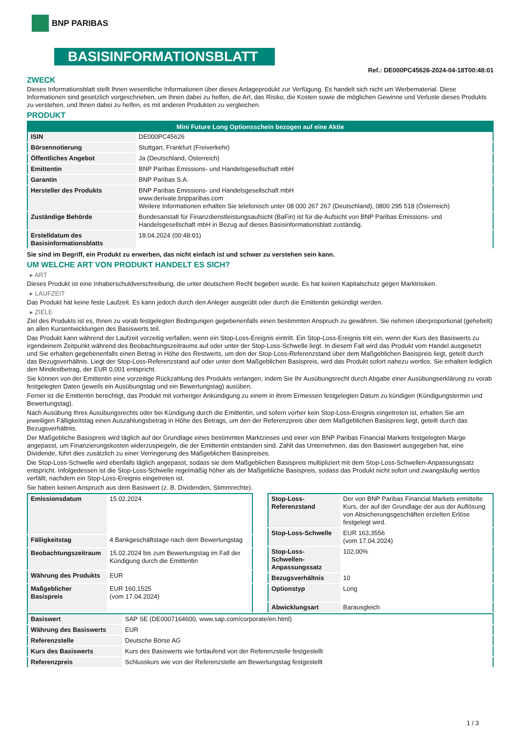BNP PARIBAS
BASISINFORMATIONSBLATT
Ref.: DE000PC45626-2024-04-18T00:48:01
ZWECK
Dieses Informationsblatt stellt Ihnen wesentliche Informationen über dieses Anlageprodukt zur Verfügung. Es handelt sich nicht um Werbematerial. Diese Informationen sind gesetzlich vorgeschrieben, um Ihnen dabei zu helfen, die Art, das Risiko, die Kosten sowie die möglichen Gewinne und Verluste dieses Produkts zu verstehen, und Ihnen dabei zu helfen, es mit anderen Produkten zu vergleichen.
PRODUKT
| Mini Future Long Optionsschein bezogen auf eine Aktie | |
| --- | --- |
| ISIN | DE000PC45626 |
| Börsennotierung | Stuttgart, Frankfurt (Freiverkehr) |
| Öffentliches Angebot | Ja (Deutschland, Österreich) |
| Emittentin | BNP Paribas Emissions- und Handelsgesellschaft mbH |
| Garantin | BNP Paribas S.A. |
| Hersteller des Produkts | BNP Paribas Emissions- und Handelsgesellschaft mbH www.derivate.bnpparibas.com Weitere Informationen erhalten Sie telefonisch unter 08 000 267 267 (Deutschland), 0800 295 518 (Österreich) |
| Zuständige Behörde | Bundesanstalt für Finanzdienstleistungsaufsicht (BaFin) ist für die Aufsicht von BNP Paribas Emissions- und Handelsgesellschaft mbH in Bezug auf dieses Basisinformationsblatt zuständig. |
| Erstelldatum des Basisinformationsblatts | 18.04.2024 (00:48:01) |
Sie sind im Begriff, ein Produkt zu erwerben, das nicht einfach ist und schwer zu verstehen sein kann.
UM WELCHE ART VON PRODUKT HANDELT ES SICH?
▸ ART
Dieses Produkt ist eine Inhaberschuldverschreibung, die unter deutschem Recht begeben wurde. Es hat keinen Kapitalschutz gegen Marktrisiken.
▸ LAUFZEIT
Das Produkt hat keine feste Laufzeit. Es kann jedoch durch den Anleger ausgeübt oder durch die Emittentin gekündigt werden.
▸ ZIELE
Ziel des Produkts ist es, Ihnen zu vorab festgelegten Bedingungen gegebenenfalls einen bestimmten Anspruch zu gewähren. Sie nehmen überproportional (gehebelt) an allen Kursentwicklungen des Basiswerts teil.
Das Produkt kann während der Laufzeit vorzeitig verfallen, wenn ein Stop-Loss-Ereignis eintritt. Ein Stop-Loss-Ereignis tritt ein, wenn der Kurs des Basiswerts zu irgendeinem Zeitpunkt während des Beobachtungszeitraums auf oder unter der Stop-Loss-Schwelle liegt. In diesem Fall wird das Produkt vom Handel ausgesetzt und Sie erhalten gegebenenfalls einen Betrag in Höhe des Restwerts, um den der Stop-Loss-Referenzstand über dem Maßgeblichen Basispreis liegt, geteilt durch das Bezugsverhältnis. Liegt der Stop-Loss-Referenzstand auf oder unter dem Maßgeblichen Basispreis, wird das Produkt sofort nahezu wertlos. Sie erhalten lediglich den Mindestbetrag, der EUR 0,001 entspricht.
Sie können von der Emittentin eine vorzeitige Rückzahlung des Produkts verlangen, indem Sie Ihr Ausübungsrecht durch Abgabe einer Ausübungserklärung zu vorab festgelegten Daten (jeweils ein Ausübungstag und ein Bewertungstag) ausüben.
Ferner ist die Emittentin berechtigt, das Produkt mit vorheriger Ankündigung zu einem in ihrem Ermessen festgelegten Datum zu kündigen (Kündigungstermin und Bewertungstag).
Nach Ausübung Ihres Ausübungsrechts oder bei Kündigung durch die Emittentin, und sofern vorher kein Stop-Loss-Ereignis eingetreten ist, erhalten Sie am jeweiligen Fälligkeitstag einen Auszahlungsbetrag in Höhe des Betrags, um den der Referenzpreis über dem Maßgeblichen Basispreis liegt, geteilt durch das Bezugsverhältnis.
Der Maßgebliche Basispreis wird täglich auf der Grundlage eines bestimmten Marktzinses und einer von BNP Paribas Financial Markets festgelegten Marge angepasst, um Finanzierungskosten widerzuspiegeln, die der Emittentin entstanden sind. Zahlt das Unternehmen, das den Basiswert ausgegeben hat, eine Dividende, führt dies zusätzlich zu einer Verringerung des Maßgeblichen Basispreises.
Die Stop-Loss-Schwelle wird ebenfalls täglich angepasst, sodass sie dem Maßgeblichen Basispreis multipliziert mit dem Stop-Loss-Schwellen-Anpassungssatz entspricht. Infolgedessen ist die Stop-Loss-Schwelle regelmäßig höher als der Maßgebliche Basispreis, sodass das Produkt nicht sofort und zwangsläufig wertlos verfällt, nachdem ein Stop-Loss-Ereignis eingetreten ist.
Sie haben keinen Anspruch aus dem Basiswert (z. B. Dividenden, Stimmrechte).
| Emissionsdatum | 15.02.2024 |
| Fälligkeitstag | 4 Bankgeschäftstage nach dem Bewertungstag |
| Beobachtungszeitraum | 15.02.2024 bis zum Bewertungstag im Fall der Kündigung durch die Emittentin |
| Währung des Produkts | EUR |
| Maßgeblicher Basispreis | EUR 160,1525 (vom 17.04.2024) |
| Stop-Loss-Referenzstand | Der von BNP Paribas Financial Markets ermittelte Kurs, der auf der Grundlage der aus der Auflösung von Absicherungsgeschäften erzielten Erlöse festgelegt wird. |
| Stop-Loss-Schwelle | EUR 163,3556 (vom 17.04.2024) |
| Stop-Loss-Schwellen-Anpassungssatz | 102,00% |
| Bezugsverhältnis | 10 |
| Optionstyp | Long |
| Abwicklungsart | Barausgleich |
| Basiswert | SAP SE (DE0007164600, www.sap.com/corporate/en.html) |
| Währung des Basiswerts | EUR |
| Referenzstelle | Deutsche Börse AG |
| Kurs des Basiswerts | Kurs des Basiswerts wie fortlaufend von der Referenzstelle festgestellt |
| Referenzpreis | Schlusskurs wie von der Referenzstelle am Bewertungstag festgestellt |
1 / 3